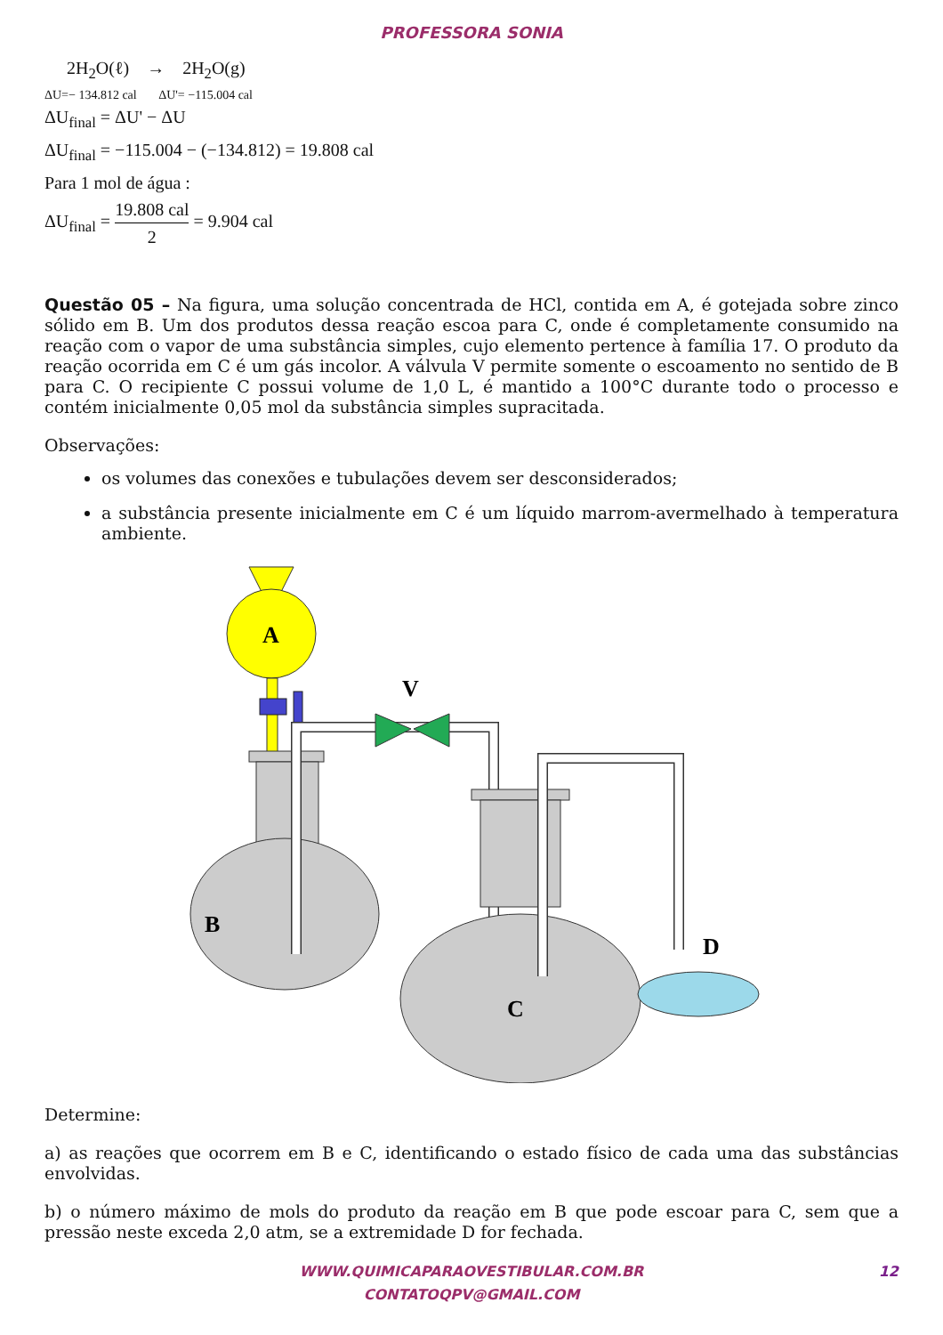PROFESSORA SONIA
2H<sub>2</sub>O(ℓ) → 2H<sub>2</sub>O(g)
ΔU=− 134.812 cal ΔU'= −115.004 cal
ΔU<sub>final</sub> = ΔU' − ΔU
ΔU<sub>final</sub> = −115.004 − (−134.812) = 19.808 cal
Para 1 mol de água :
ΔU<sub>final</sub> = 19.808 cal 2 = 9.904 cal
Questão 05 – Na figura, uma solução concentrada de HCl, contida em A, é gotejada sobre zinco sólido em B. Um dos produtos dessa reação escoa para C, onde é completamente consumido na reação com o vapor de uma substância simples, cujo elemento pertence à família 17. O produto da reação ocorrida em C é um gás incolor. A válvula V permite somente o escoamento no sentido de B para C. O recipiente C possui volume de 1,0 L, é mantido a 100°C durante todo o processo e contém inicialmente 0,05 mol da substância simples supracitada.
Observações:
os volumes das conexões e tubulações devem ser desconsiderados;
a substância presente inicialmente em C é um líquido marrom-avermelhado à temperatura ambiente.
A
B
V
C
D
Determine:
a) as reações que ocorrem em B e C, identificando o estado físico de cada uma das substâncias envolvidas.
b) o número máximo de mols do produto da reação em B que pode escoar para C, sem que a pressão neste exceda 2,0 atm, se a extremidade D for fechada.
WWW.QUIMICAPARAOVESTIBULAR.COM.BR
CONTATOQPV@GMAIL.COM
12